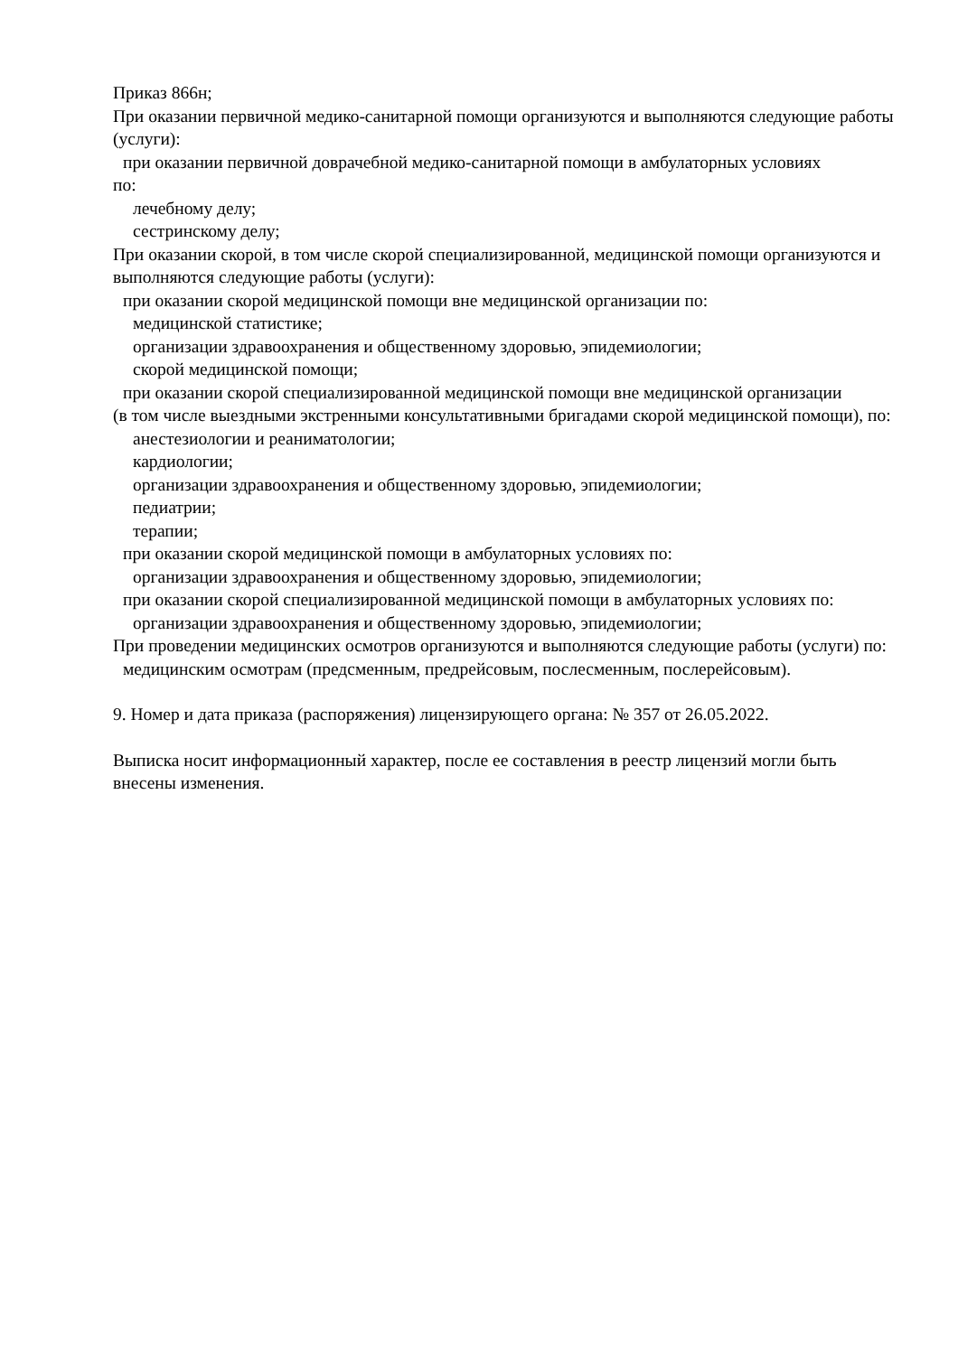Приказ 866н;
При оказании первичной медико-санитарной помощи организуются и выполняются следующие работы (услуги):
при оказании первичной доврачебной медико-санитарной помощи в амбулаторных условиях
по:
лечебному делу;
сестринскому делу;
При оказании скорой, в том числе скорой специализированной, медицинской помощи организуются и выполняются следующие работы (услуги):
при оказании скорой медицинской помощи вне медицинской организации по:
медицинской статистике;
организации здравоохранения и общественному здоровью, эпидемиологии;
скорой медицинской помощи;
при оказании скорой специализированной медицинской помощи вне медицинской организации
(в том числе выездными экстренными консультативными бригадами скорой медицинской помощи), по:
анестезиологии и реаниматологии;
кардиологии;
организации здравоохранения и общественному здоровью, эпидемиологии;
педиатрии;
терапии;
при оказании скорой медицинской помощи в амбулаторных условиях по:
организации здравоохранения и общественному здоровью, эпидемиологии;
при оказании скорой специализированной медицинской помощи в амбулаторных условиях по:
организации здравоохранения и общественному здоровью, эпидемиологии;
При проведении медицинских осмотров организуются и выполняются следующие работы (услуги) по:
медицинским осмотрам (предсменным, предрейсовым, послесменным, послерейсовым).
9. Номер и дата приказа (распоряжения) лицензирующего органа: № 357 от 26.05.2022.
Выписка носит информационный характер, после ее составления в реестр лицензий могли быть внесены изменения.